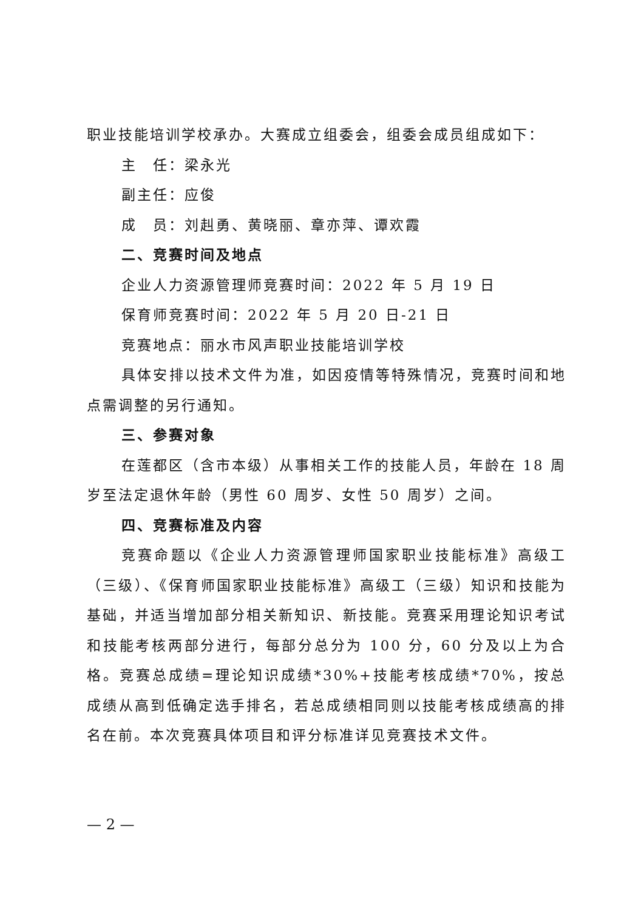职业技能培训学校承办。大赛成立组委会，组委会成员组成如下：
主　任：梁永光
副主任：应俊
成　员：刘赳勇、黄晓丽、章亦萍、谭欢霞
二、竞赛时间及地点
企业人力资源管理师竞赛时间：2022 年 5 月 19 日
保育师竞赛时间：2022 年 5 月 20 日-21 日
竞赛地点：丽水市风声职业技能培训学校
具体安排以技术文件为准，如因疫情等特殊情况，竞赛时间和地点需调整的另行通知。
三、参赛对象
在莲都区（含市本级）从事相关工作的技能人员，年龄在 18 周岁至法定退休年龄（男性 60 周岁、女性 50 周岁）之间。
四、竞赛标准及内容
竞赛命题以《企业人力资源管理师国家职业技能标准》高级工（三级）、《保育师国家职业技能标准》高级工（三级）知识和技能为基础，并适当增加部分相关新知识、新技能。竞赛采用理论知识考试和技能考核两部分进行，每部分总分为 100 分，60 分及以上为合格。竞赛总成绩=理论知识成绩*30%+技能考核成绩*70%，按总成绩从高到低确定选手排名，若总成绩相同则以技能考核成绩高的排名在前。本次竞赛具体项目和评分标准详见竞赛技术文件。
— 2 —